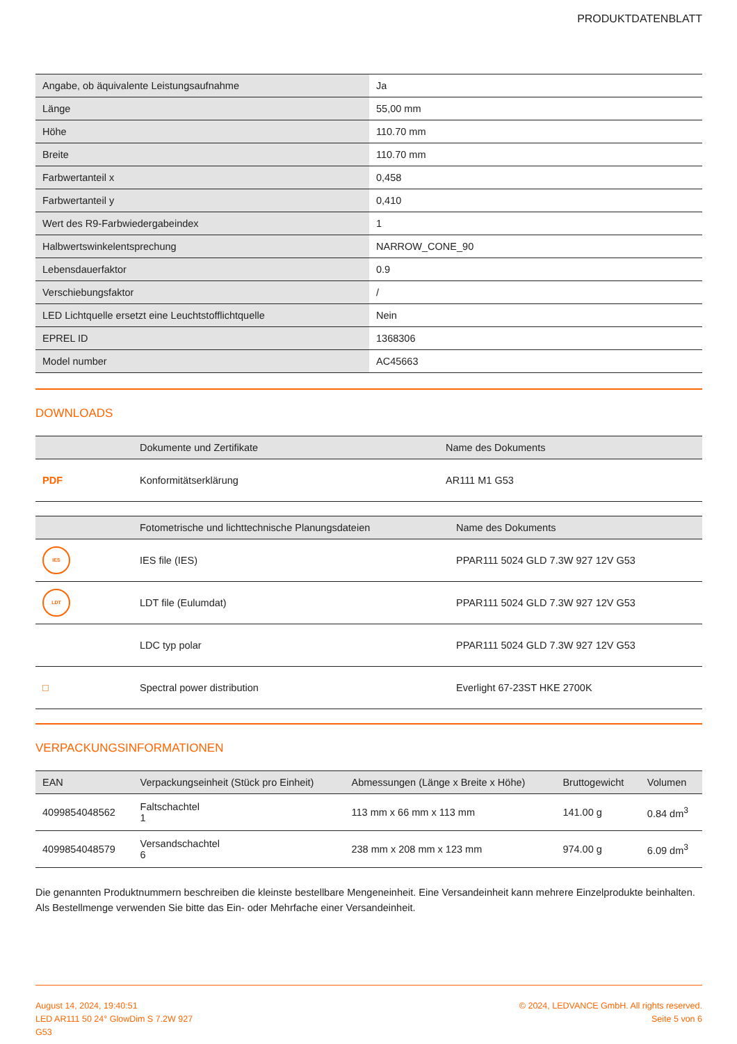PRODUKTDATENBLATT
| Angabe, ob äquivalente Leistungsaufnahme | Ja |
| Länge | 55,00 mm |
| Höhe | 110.70 mm |
| Breite | 110.70 mm |
| Farbwertanteil x | 0,458 |
| Farbwertanteil y | 0,410 |
| Wert des R9-Farbwiedergabeindex | 1 |
| Halbwertswinkelentsprechung | NARROW_CONE_90 |
| Lebensdauerfaktor | 0.9 |
| Verschiebungsfaktor | / |
| LED Lichtquelle ersetzt eine Leuchtstofflichtquelle | Nein |
| EPREL ID | 1368306 |
| Model number | AC45663 |
DOWNLOADS
| | Dokumente und Zertifikate | Name des Dokuments |
| --- | --- | --- |
| PDF | Konformitätserklärung | AR111 M1 G53 |
| | Fotometrische und lichttechnische Planungsdateien | Name des Dokuments |
| --- | --- | --- |
| IES | IES file (IES) | PPAR111 5024 GLD 7.3W 927 12V G53 |
| LDT | LDT file (Eulumdat) | PPAR111 5024 GLD 7.3W 927 12V G53 |
| | LDC typ polar | PPAR111 5024 GLD 7.3W 927 12V G53 |
| □ | Spectral power distribution | Everlight 67-23ST HKE 2700K |
VERPACKUNGSINFORMATIONEN
| EAN | Verpackungseinheit (Stück pro Einheit) | Abmessungen (Länge x Breite x Höhe) | Bruttogewicht | Volumen |
| --- | --- | --- | --- | --- |
| 4099854048562 | Faltschachtel 1 | 113 mm x 66 mm x 113 mm | 141.00 g | 0.84 dm<sup>3</sup> |
| 4099854048579 | Versandschachtel 6 | 238 mm x 208 mm x 123 mm | 974.00 g | 6.09 dm<sup>3</sup> |
Die genannten Produktnummern beschreiben die kleinste bestellbare Mengeneinheit. Eine Versandeinheit kann mehrere Einzelprodukte beinhalten. Als Bestellmenge verwenden Sie bitte das Ein- oder Mehrfache einer Versandeinheit.
August 14, 2024, 19:40:51
LED AR111 50 24° GlowDim S 7.2W 927
G53
© 2024, LEDVANCE GmbH. All rights reserved.
Seite 5 von 6